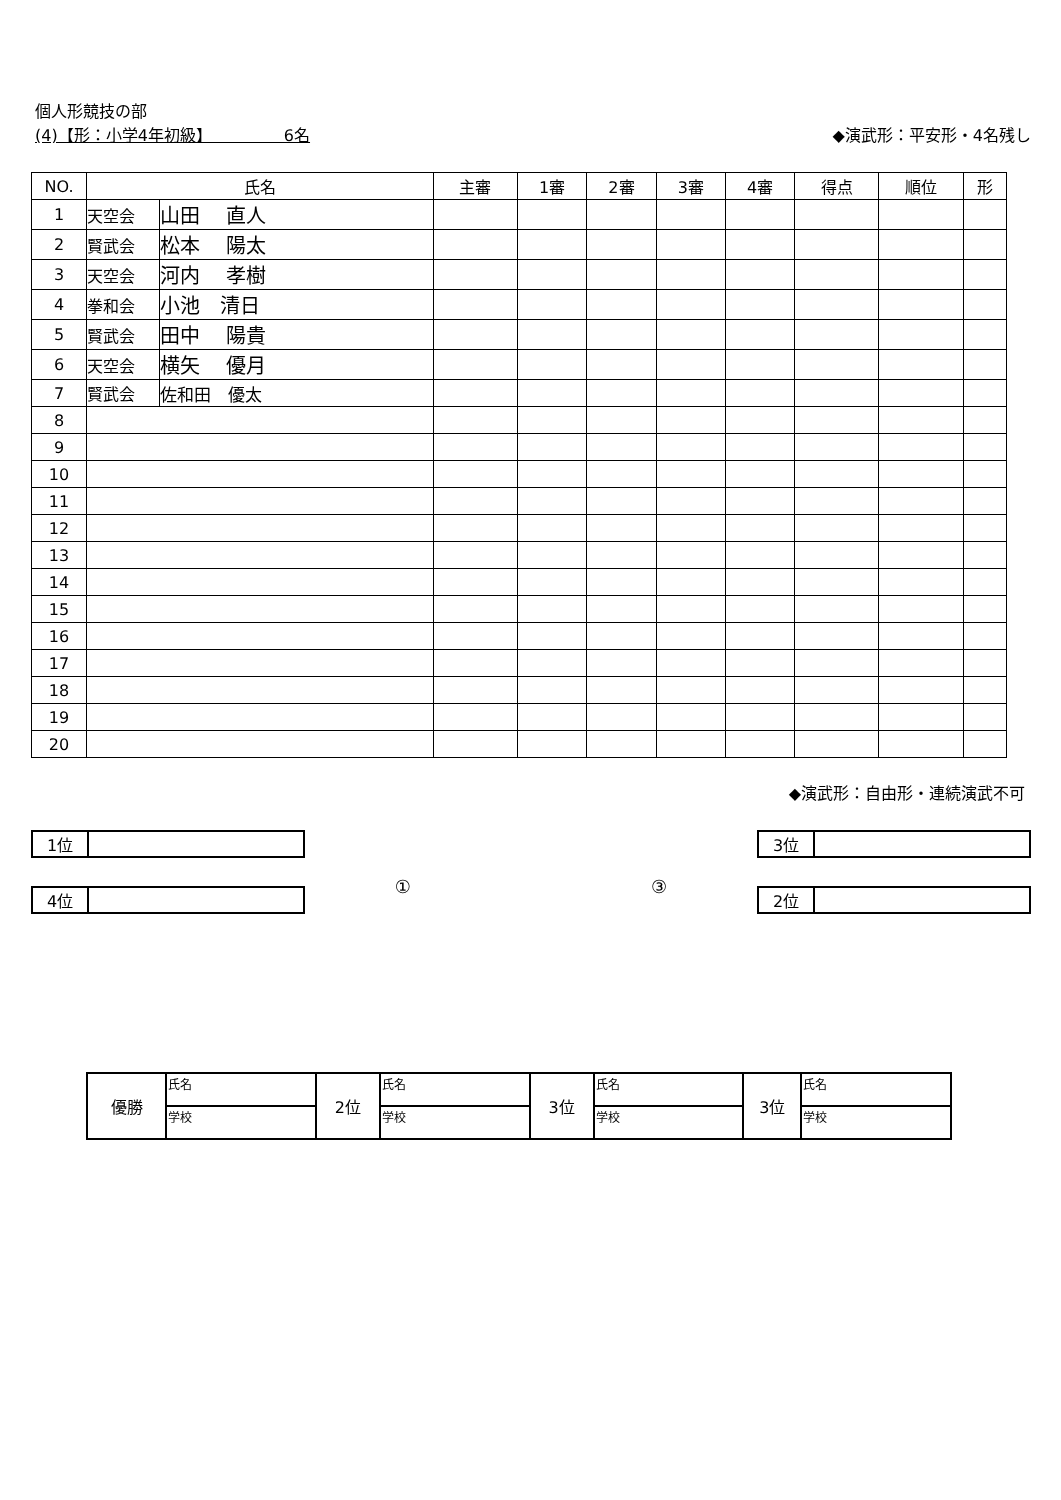個人形競技の部
(4)【形：小学4年初級】　　　　　6名 ◆演武形：平安形・4名残し
| NO. | 氏名 | | 主審 | 1審 | 2審 | 3審 | 4審 | 得点 | 順位 | 形 |
| --- | --- | --- | --- | --- | --- | --- | --- | --- | --- | --- |
| 1 | 天空会 | 山田 直人 | | | | | | | | |
| 2 | 賢武会 | 松本 陽太 | | | | | | | | |
| 3 | 天空会 | 河内 孝樹 | | | | | | | | |
| 4 | 拳和会 | 小池 清日 | | | | | | | | |
| 5 | 賢武会 | 田中 陽貴 | | | | | | | | |
| 6 | 天空会 | 横矢 優月 | | | | | | | | |
| 7 | 賢武会 | 佐和田 優太 | | | | | | | | |
| 8 | | | | | | | | | | |
| 9 | | | | | | | | | | |
| 10 | | | | | | | | | | |
| 11 | | | | | | | | | | |
| 12 | | | | | | | | | | |
| 13 | | | | | | | | | | |
| 14 | | | | | | | | | | |
| 15 | | | | | | | | | | |
| 16 | | | | | | | | | | |
| 17 | | | | | | | | | | |
| 18 | | | | | | | | | | |
| 19 | | | | | | | | | | |
| 20 | | | | | | | | | | |
◆演武形：自由形・連続演武不可
1位
4位
① ③
3位
2位
| 優勝 | 氏名 | 2位 | 氏名 | 3位 | 氏名 | 3位 | 氏名 |
| | 学校 | | 学校 | | 学校 | | 学校 |